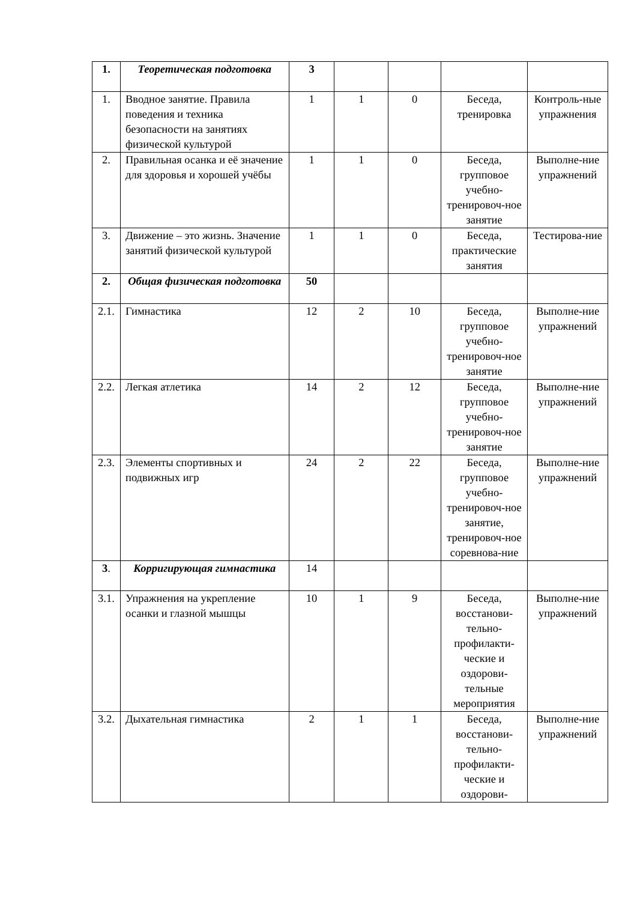| 1. | Теоретическая подготовка | 3 | | | | |
| 1. | Вводное занятие. Правила поведения и техника безопасности на занятиях физической культурой | 1 | 1 | 0 | Беседа, тренировка | Контроль-ные упражнения |
| 2. | Правильная осанка и её значение для здоровья и хорошей учёбы | 1 | 1 | 0 | Беседа, групповое учебно-тренировоч-ное занятие | Выполне-ние упражнений |
| 3. | Движение – это жизнь. Значение занятий физической культурой | 1 | 1 | 0 | Беседа, практические занятия | Тестирова-ние |
| 2. | Общая физическая подготовка | 50 | | | | |
| 2.1. | Гимнастика | 12 | 2 | 10 | Беседа, групповое учебно-тренировоч-ное занятие | Выполне-ние упражнений |
| 2.2. | Легкая атлетика | 14 | 2 | 12 | Беседа, групповое учебно-тренировоч-ное занятие | Выполне-ние упражнений |
| 2.3. | Элементы спортивных и подвижных игр | 24 | 2 | 22 | Беседа, групповое учебно-тренировоч-ное занятие, тренировоч-ное соревнова-ние | Выполне-ние упражнений |
| 3 . | Корригирующая гимнастика | 14 | | | | |
| 3.1. | Упражнения на укрепление осанки и глазной мышцы | 10 | 1 | 9 | Беседа, восстанови-тельно-профилакти-ческие и оздорови-тельные мероприятия | Выполне-ние упражнений |
| 3.2. | Дыхательная гимнастика | 2 | 1 | 1 | Беседа, восстанови-тельно-профилакти-ческие и оздорови- | Выполне-ние упражнений |